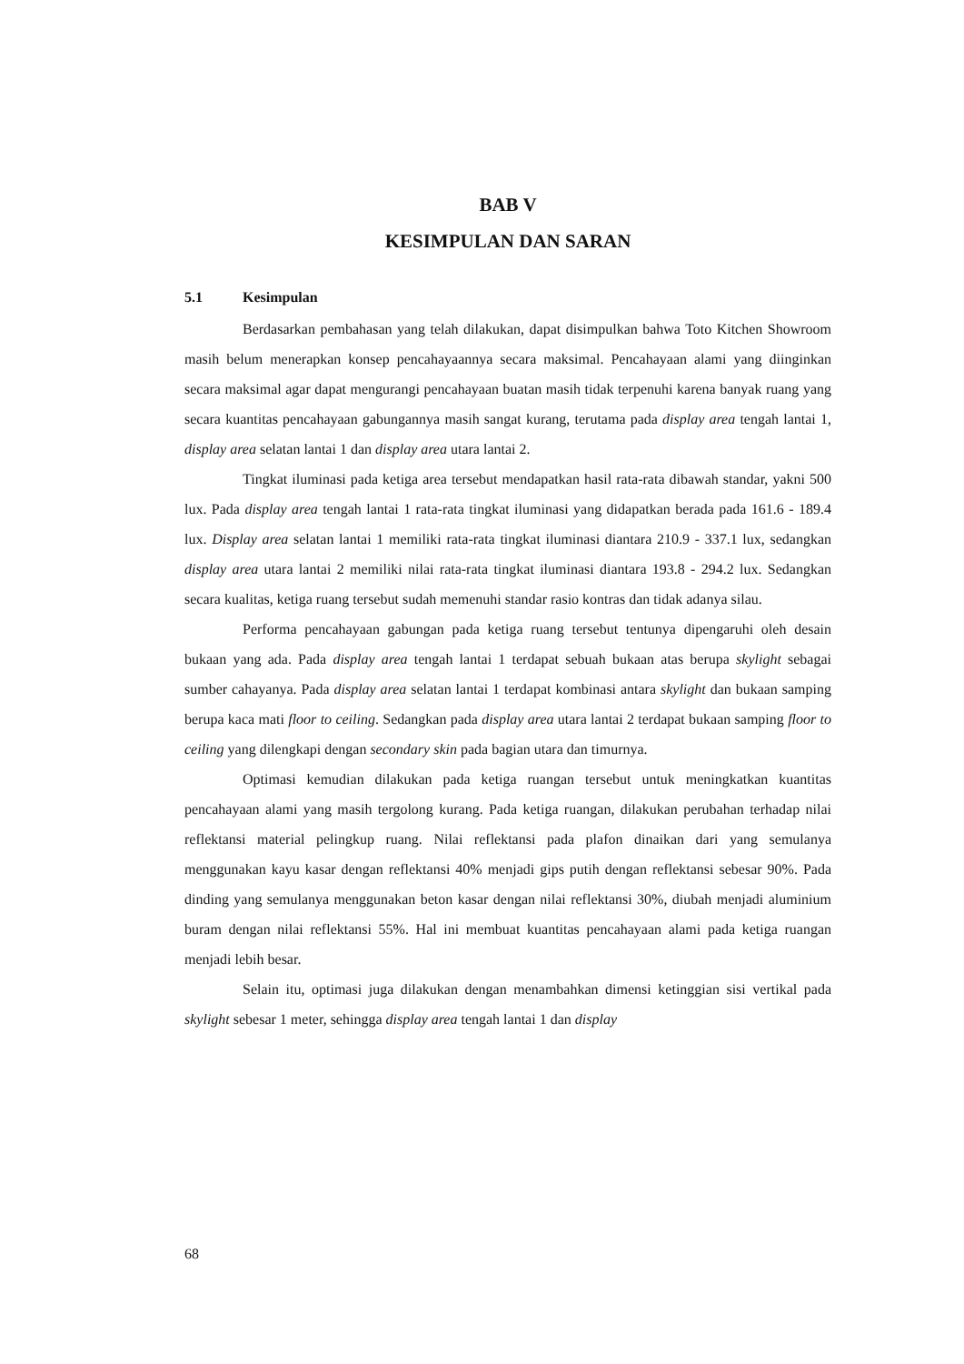BAB V
KESIMPULAN DAN SARAN
5.1 Kesimpulan
Berdasarkan pembahasan yang telah dilakukan, dapat disimpulkan bahwa Toto Kitchen Showroom masih belum menerapkan konsep pencahayaannya secara maksimal. Pencahayaan alami yang diinginkan secara maksimal agar dapat mengurangi pencahayaan buatan masih tidak terpenuhi karena banyak ruang yang secara kuantitas pencahayaan gabungannya masih sangat kurang, terutama pada display area tengah lantai 1, display area selatan lantai 1 dan display area utara lantai 2.
Tingkat iluminasi pada ketiga area tersebut mendapatkan hasil rata-rata dibawah standar, yakni 500 lux. Pada display area tengah lantai 1 rata-rata tingkat iluminasi yang didapatkan berada pada 161.6 - 189.4 lux. Display area selatan lantai 1 memiliki rata-rata tingkat iluminasi diantara 210.9 - 337.1 lux, sedangkan display area utara lantai 2 memiliki nilai rata-rata tingkat iluminasi diantara 193.8 - 294.2 lux. Sedangkan secara kualitas, ketiga ruang tersebut sudah memenuhi standar rasio kontras dan tidak adanya silau.
Performa pencahayaan gabungan pada ketiga ruang tersebut tentunya dipengaruhi oleh desain bukaan yang ada. Pada display area tengah lantai 1 terdapat sebuah bukaan atas berupa skylight sebagai sumber cahayanya. Pada display area selatan lantai 1 terdapat kombinasi antara skylight dan bukaan samping berupa kaca mati floor to ceiling. Sedangkan pada display area utara lantai 2 terdapat bukaan samping floor to ceiling yang dilengkapi dengan secondary skin pada bagian utara dan timurnya.
Optimasi kemudian dilakukan pada ketiga ruangan tersebut untuk meningkatkan kuantitas pencahayaan alami yang masih tergolong kurang. Pada ketiga ruangan, dilakukan perubahan terhadap nilai reflektansi material pelingkup ruang. Nilai reflektansi pada plafon dinaikan dari yang semulanya menggunakan kayu kasar dengan reflektansi 40% menjadi gips putih dengan reflektansi sebesar 90%. Pada dinding yang semulanya menggunakan beton kasar dengan nilai reflektansi 30%, diubah menjadi aluminium buram dengan nilai reflektansi 55%. Hal ini membuat kuantitas pencahayaan alami pada ketiga ruangan menjadi lebih besar.
Selain itu, optimasi juga dilakukan dengan menambahkan dimensi ketinggian sisi vertikal pada skylight sebesar 1 meter, sehingga display area tengah lantai 1 dan display
68